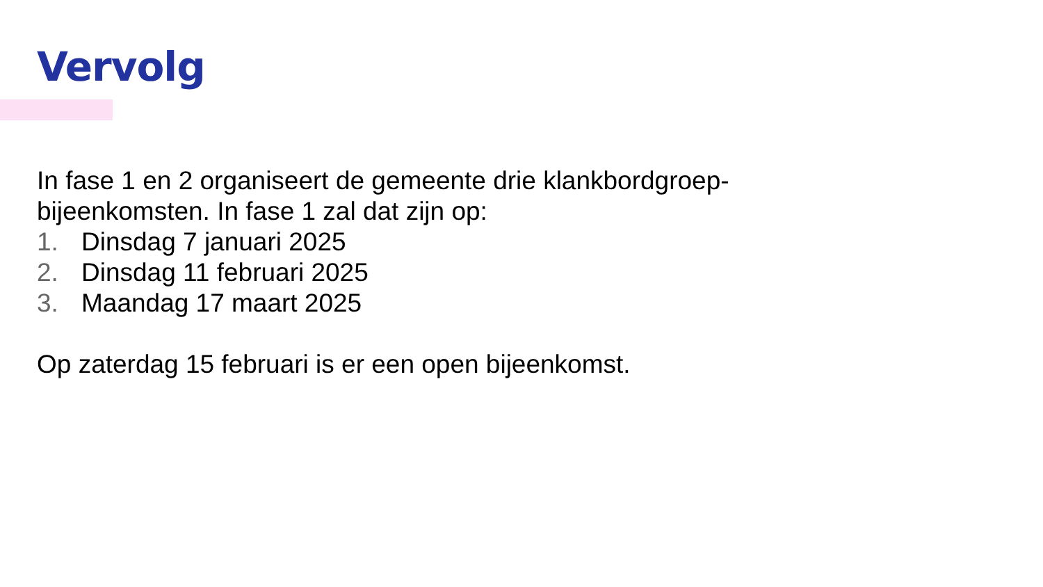Vervolg
In fase 1 en 2 organiseert de gemeente drie klankbordgroep-
bijeenkomsten. In fase 1 zal dat zijn op:
1. Dinsdag 7 januari 2025
2. Dinsdag 11 februari 2025
3. Maandag 17 maart 2025
Op zaterdag 15 februari is er een open bijeenkomst.